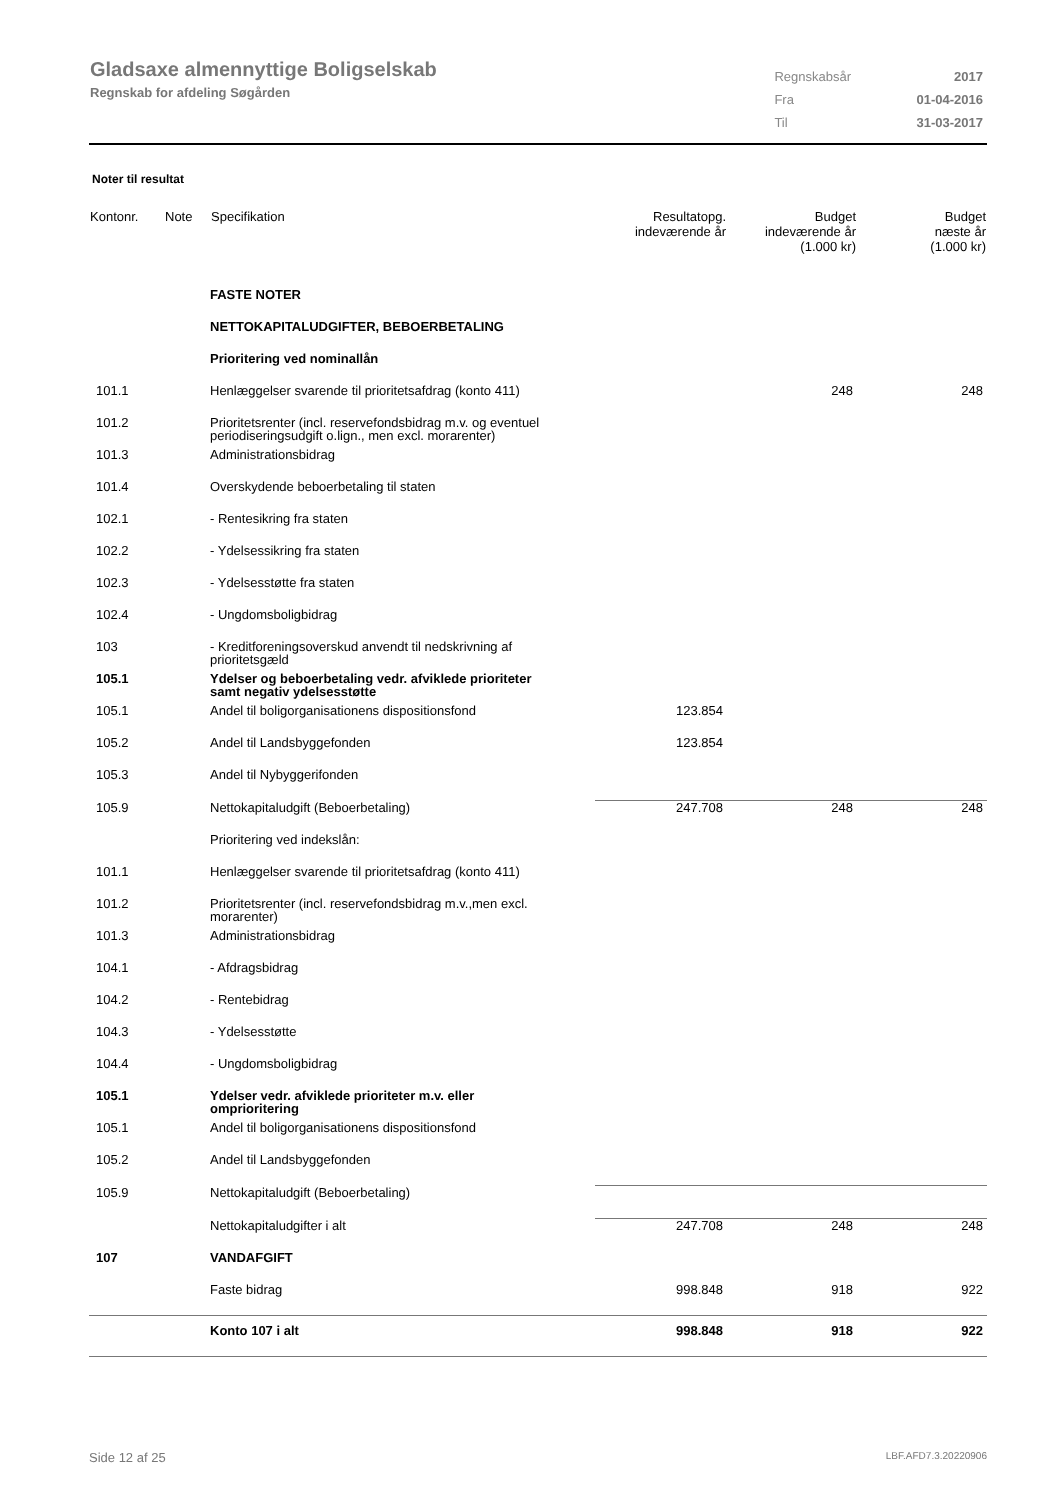Gladsaxe almennyttige Boligselskab
Regnskab for afdeling Søgården
| Regnskabsår | 2017 |
| Fra | 01-04-2016 |
| Til | 31-03-2017 |
Noter til resultat
| Kontonr. | Note | Specifikation | Resultatopg. indeværende år | Budget indeværende år (1.000 kr) | Budget næste år (1.000 kr) |
| --- | --- | --- | --- | --- | --- |
| | | FASTE NOTER | | | |
| | | NETTOKAPITALUDGIFTER, BEBOERBETALING | | | |
| | | Prioritering ved nominallån | | | |
| 101.1 | | Henlæggelser svarende til prioritetsafdrag (konto 411) | | 248 | 248 |
| 101.2 | | Prioritetsrenter (incl. reservefondsbidrag m.v. og eventuel periodiseringsudgift o.lign., men excl. morarenter) | | | |
| 101.3 | | Administrationsbidrag | | | |
| 101.4 | | Overskydende beboerbetaling til staten | | | |
| 102.1 | | - Rentesikring fra staten | | | |
| 102.2 | | - Ydelsessikring fra staten | | | |
| 102.3 | | - Ydelsesstøtte fra staten | | | |
| 102.4 | | - Ungdomsboligbidrag | | | |
| 103 | | - Kreditforeningsoverskud anvendt til nedskrivning af prioritetsgæld | | | |
| 105.1 | | Ydelser og beboerbetaling vedr. afviklede prioriteter samt negativ ydelsesstøtte | | | |
| 105.1 | | Andel til boligorganisationens dispositionsfond | 123.854 | | |
| 105.2 | | Andel til Landsbyggefonden | 123.854 | | |
| 105.3 | | Andel til Nybyggerifonden | | | |
| 105.9 | | Nettokapitaludgift (Beboerbetaling) | 247.708 | 248 | 248 |
| | | Prioritering ved indekslån: | | | |
| 101.1 | | Henlæggelser svarende til prioritetsafdrag (konto 411) | | | |
| 101.2 | | Prioritetsrenter (incl. reservefondsbidrag m.v.,men excl. morarenter) | | | |
| 101.3 | | Administrationsbidrag | | | |
| 104.1 | | - Afdragsbidrag | | | |
| 104.2 | | - Rentebidrag | | | |
| 104.3 | | - Ydelsesstøtte | | | |
| 104.4 | | - Ungdomsboligbidrag | | | |
| 105.1 | | Ydelser vedr. afviklede prioriteter m.v. eller omprioritering | | | |
| 105.1 | | Andel til boligorganisationens dispositionsfond | | | |
| 105.2 | | Andel til Landsbyggefonden | | | |
| 105.9 | | Nettokapitaludgift (Beboerbetaling) | | | |
| | | Nettokapitaludgifter i alt | 247.708 | 248 | 248 |
| 107 | | VANDAFGIFT | | | |
| | | Faste bidrag | 998.848 | 918 | 922 |
| | | Konto 107 i alt | 998.848 | 918 | 922 |
Side 12 af 25 LBF.AFD7.3.20220906